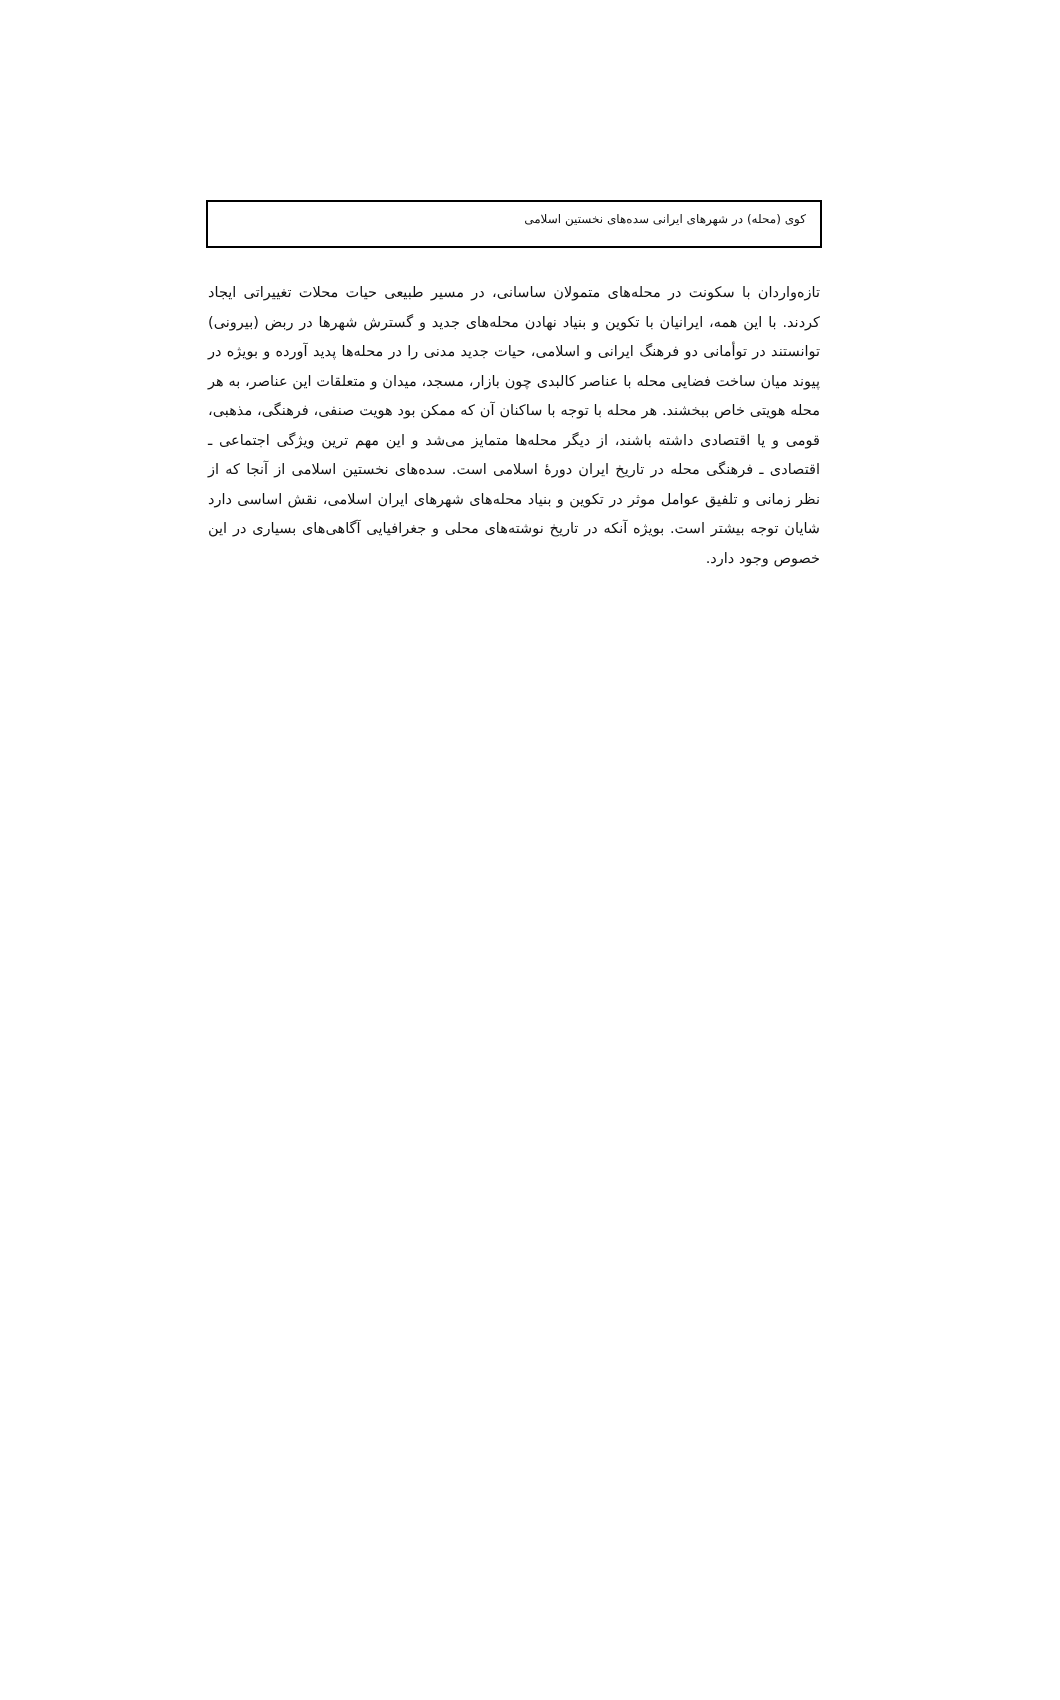کوی (محله) در شهرهای ایرانی سده‌های نخستین اسلامی
تازه‌واردان با سکونت در محله‌های متمولان ساسانی، در مسیر طبیعی حیات محلات تغییراتی ایجاد کردند. با این همه، ایرانیان با تکوین و بنیاد نهادن محله‌های جدید و گسترش شهرها در ربض (بیرونی) توانستند در توأمانی دو فرهنگ ایرانی و اسلامی، حیات جدید مدنی را در محله‌ها پدید آورده و بویژه در پیوند میان ساخت فضایی محله با عناصر کالبدی چون بازار، مسجد، میدان و متعلقات این عناصر، به هر محله هویتی خاص ببخشند. هر محله با توجه با ساکنان آن که ممکن بود هویت صنفی، فرهنگی، مذهبی، قومی و یا اقتصادی داشته باشند، از دیگر محله‌ها متمایز می‌شد و این مهم ترین ویژگی اجتماعی ـ اقتصادی ـ فرهنگی محله در تاریخ ایران دورهٔ اسلامی است. سده‌های نخستین اسلامی از آنجا که از نظر زمانی و تلفیق عوامل موثر در تکوین و بنیاد محله‌های شهرهای ایران اسلامی، نقش اساسی دارد شایان توجه بیشتر است. بویژه آنکه در تاریخ نوشته‌های محلی و جغرافیایی آگاهی‌های بسیاری در این خصوص وجود دارد.